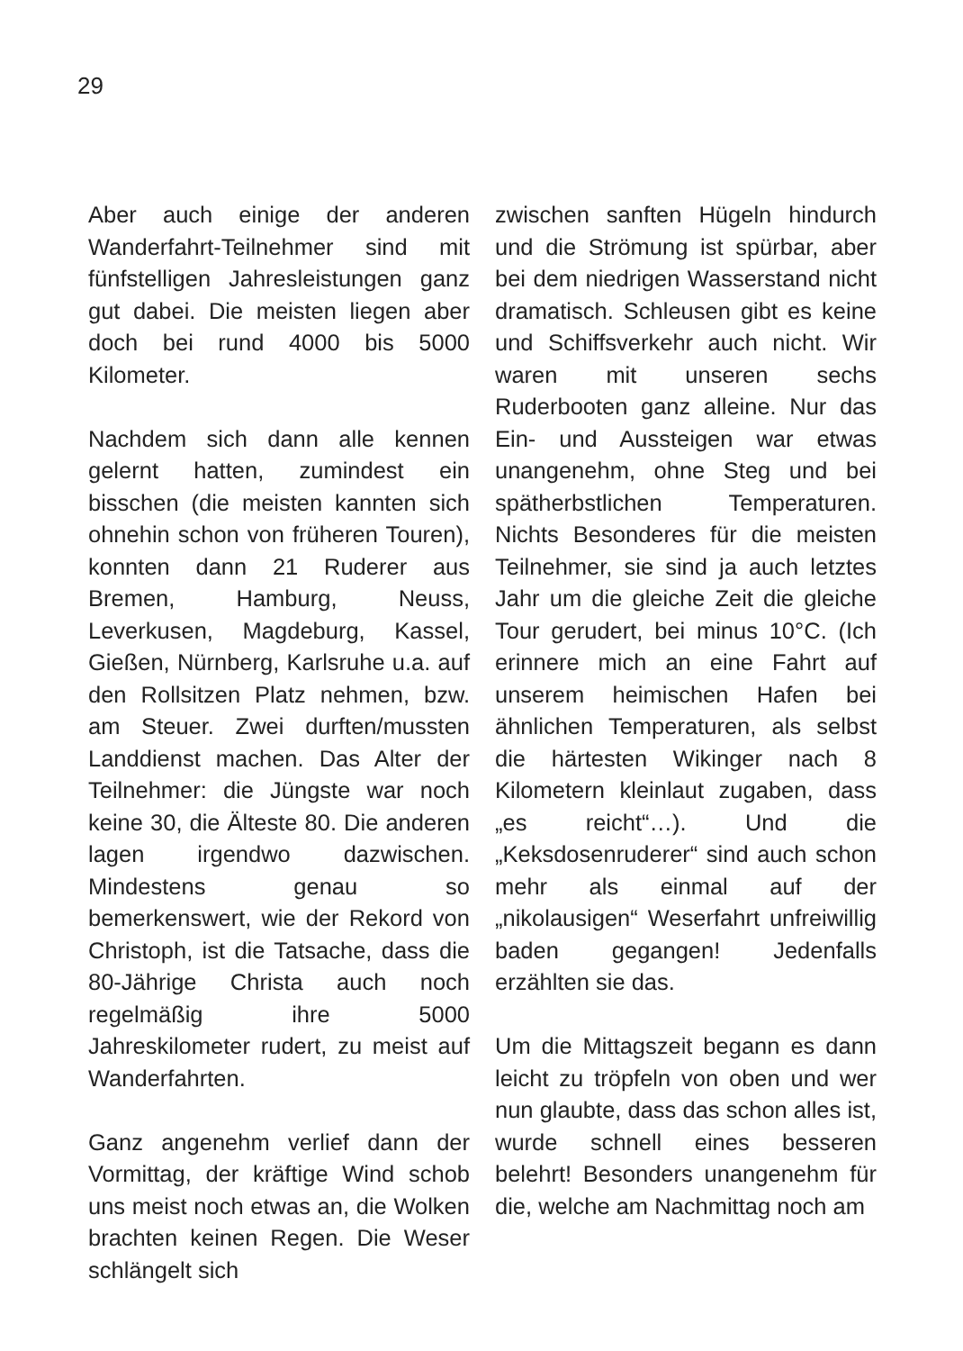29
Aber auch einige der anderen Wanderfahrt-Teilnehmer sind mit fünfstelligen Jahresleistungen ganz gut dabei. Die meisten liegen aber doch bei rund 4000 bis 5000 Kilometer.
Nachdem sich dann alle kennen gelernt hatten, zumindest ein bisschen (die meisten kannten sich ohnehin schon von früheren Touren), konnten dann 21 Ruderer aus Bremen, Hamburg, Neuss, Leverkusen, Magdeburg, Kassel, Gießen, Nürnberg, Karlsruhe u.a. auf den Rollsitzen Platz nehmen, bzw. am Steuer. Zwei durften/mussten Landdienst machen. Das Alter der Teilnehmer: die Jüngste war noch keine 30, die Älteste 80. Die anderen lagen irgendwo dazwischen. Mindestens genau so bemerkenswert, wie der Rekord von Christoph, ist die Tatsache, dass die 80-Jährige Christa auch noch regelmäßig ihre 5000 Jahreskilometer rudert, zu meist auf Wanderfahrten.
Ganz angenehm verlief dann der Vormittag, der kräftige Wind schob uns meist noch etwas an, die Wolken brachten keinen Regen. Die Weser schlängelt sich
zwischen sanften Hügeln hindurch und die Strömung ist spürbar, aber bei dem niedrigen Wasserstand nicht dramatisch. Schleusen gibt es keine und Schiffsverkehr auch nicht. Wir waren mit unseren sechs Ruderbooten ganz alleine. Nur das Ein- und Aussteigen war etwas unangenehm, ohne Steg und bei spätherbstlichen Temperaturen. Nichts Besonderes für die meisten Teilnehmer, sie sind ja auch letztes Jahr um die gleiche Zeit die gleiche Tour gerudert, bei minus 10°C. (Ich erinnere mich an eine Fahrt auf unserem heimischen Hafen bei ähnlichen Temperaturen, als selbst die härtesten Wikinger nach 8 Kilometern kleinlaut zugaben, dass „es reicht“…). Und die „Keksdosenruderer“ sind auch schon mehr als einmal auf der „nikolausigen“ Weserfahrt unfreiwillig baden gegangen! Jedenfalls erzählten sie das.
Um die Mittagszeit begann es dann leicht zu tröpfeln von oben und wer nun glaubte, dass das schon alles ist, wurde schnell eines besseren belehrt! Besonders unangenehm für die, welche am Nachmittag noch am